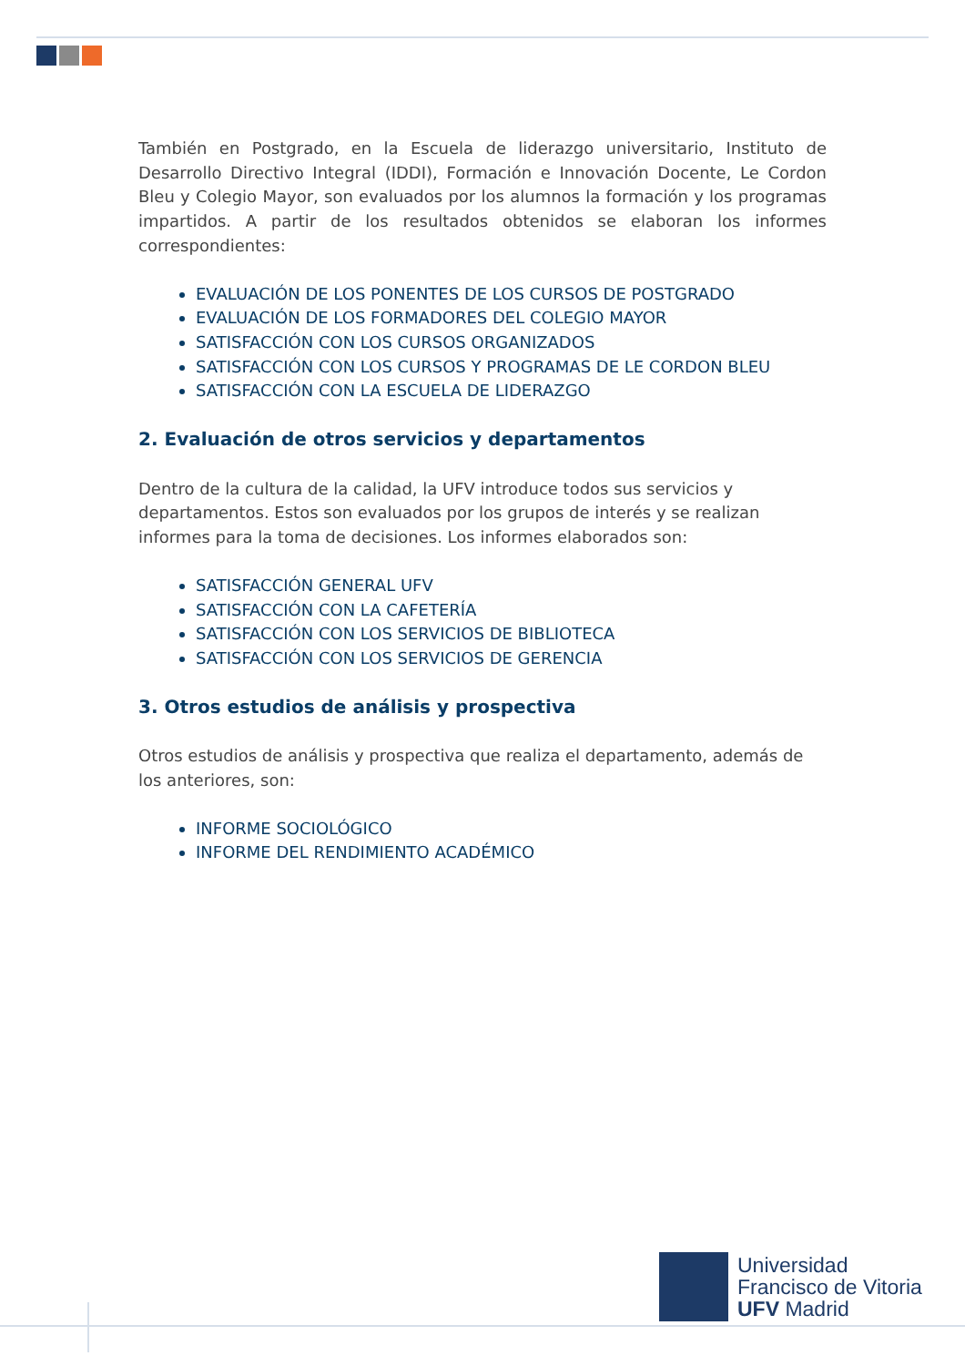También en Postgrado, en la Escuela de liderazgo universitario, Instituto de Desarrollo Directivo Integral (IDDI), Formación e Innovación Docente, Le Cordon Bleu y Colegio Mayor, son evaluados por los alumnos la formación y los programas impartidos. A partir de los resultados obtenidos se elaboran los informes correspondientes:
EVALUACIÓN DE LOS PONENTES DE LOS CURSOS DE POSTGRADO
EVALUACIÓN DE LOS FORMADORES DEL COLEGIO MAYOR
SATISFACCIÓN CON LOS CURSOS ORGANIZADOS
SATISFACCIÓN CON LOS CURSOS Y PROGRAMAS DE LE CORDON BLEU
SATISFACCIÓN CON LA ESCUELA DE LIDERAZGO
2. Evaluación de otros servicios y departamentos
Dentro de la cultura de la calidad, la UFV introduce todos sus servicios y departamentos. Estos son evaluados por los grupos de interés y se realizan informes para la toma de decisiones. Los informes elaborados son:
SATISFACCIÓN GENERAL UFV
SATISFACCIÓN CON LA CAFETERÍA
SATISFACCIÓN CON LOS SERVICIOS DE BIBLIOTECA
SATISFACCIÓN CON LOS SERVICIOS DE GERENCIA
3. Otros estudios de análisis y prospectiva
Otros estudios de análisis y prospectiva que realiza el departamento, además de los anteriores, son:
INFORME SOCIOLÓGICO
INFORME DEL RENDIMIENTO ACADÉMICO
Universidad
Francisco de Vitoria
UFV Madrid